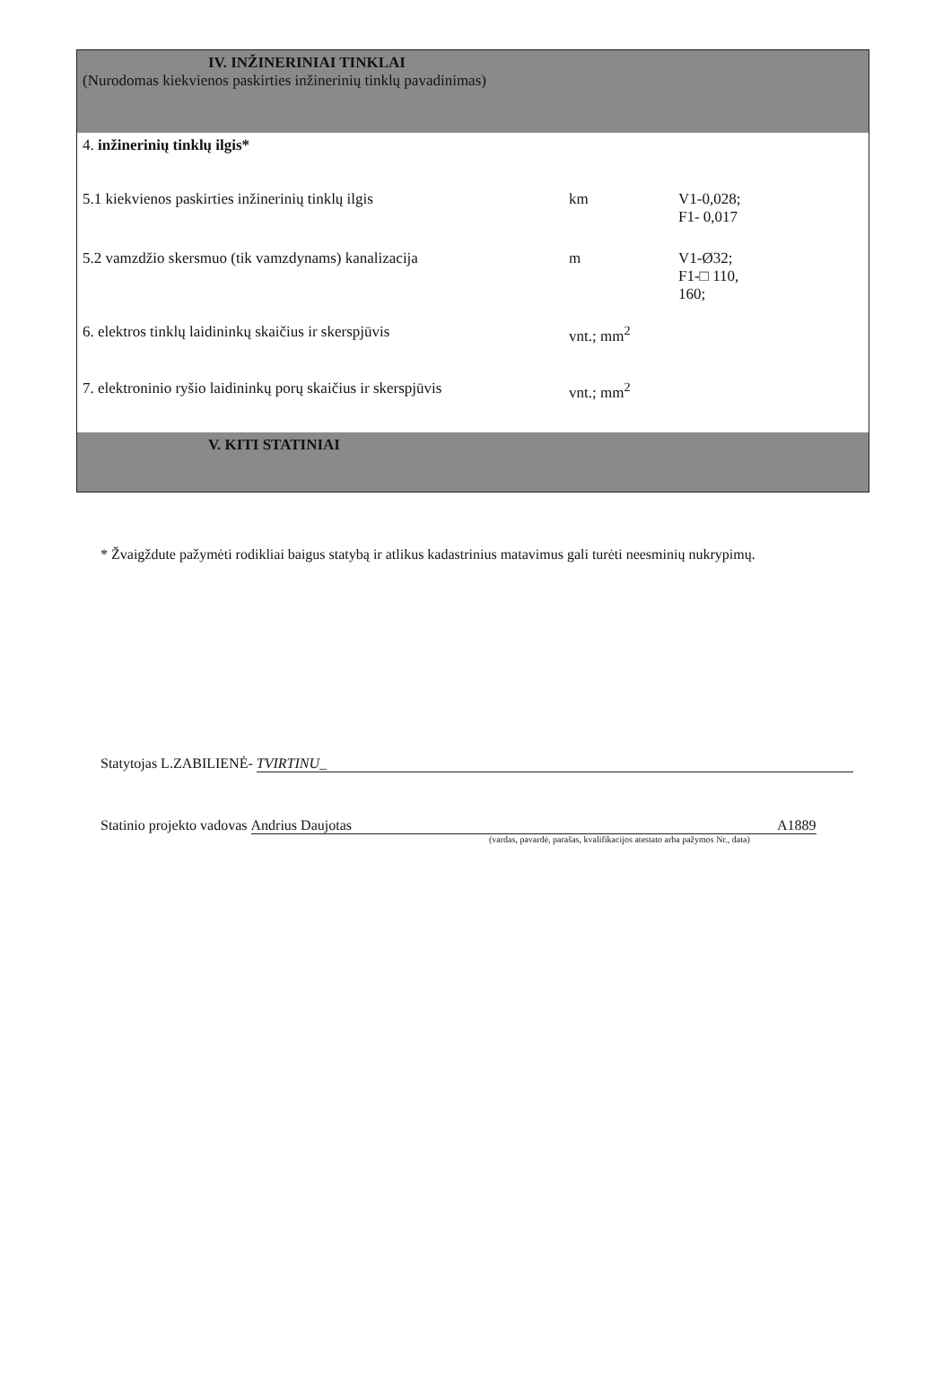| IV. INŽINERINIAI TINKLAI (Nurodomas kiekvienos paskirties inžinerinių tinklų pavadinimas) | | |
| 4. inžinerinių tinklų ilgis* | | |
| 5.1 kiekvienos paskirties inžinerinių tinklų ilgis | km | V1-0,028; F1- 0,017 |
| 5.2 vamzdžio skersmuo (tik vamzdynams) kanalizacija | m | V1-Ø32; F1-□ 110, 160; |
| 6. elektros tinklų laidininkų skaičius ir skerspjūvis | vnt.; mm<sup>2</sup> | |
| 7. elektroninio ryšio laidininkų porų skaičius ir skerspjūvis | vnt.; mm<sup>2</sup> | |
| V. KITI STATINIAI | | |
* Žvaigždute pažymėti rodikliai baigus statybą ir atlikus kadastrinius matavimus gali turėti neesminių nukrypimų.
Statytojas L.ZABILIENĖ- TVIRTINU_
Statinio projekto vadovas Andrius Daujotas A1889
(vardas, pavardė, parašas, kvalifikacijos atestato arba pažymos Nr., data)